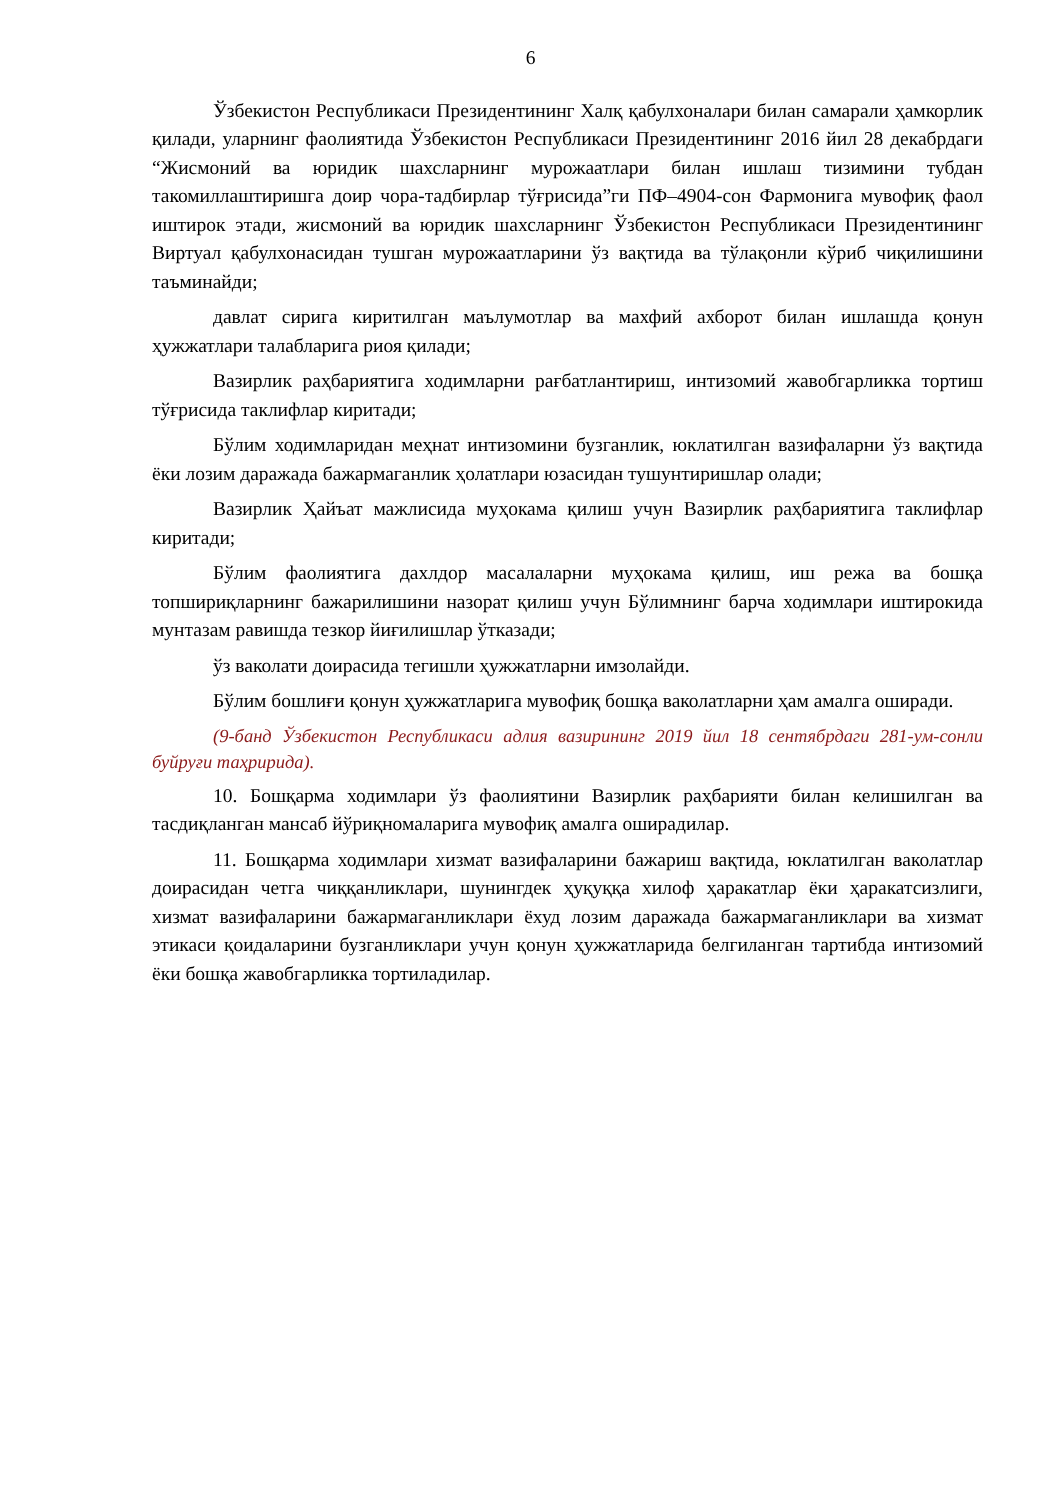6
Ўзбекистон Республикаси Президентининг Халқ қабулхоналари билан самарали ҳамкорлик қилади, уларнинг фаолиятида Ўзбекистон Республикаси Президентининг 2016 йил 28 декабрдаги “Жисмоний ва юридик шахсларнинг мурожаатлари билан ишлаш тизимини тубдан такомиллаштиришга доир чора-тадбирлар тўғрисида”ги ПФ–4904-сон Фармонига мувофиқ фаол иштирок этади, жисмоний ва юридик шахсларнинг Ўзбекистон Республикаси Президентининг Виртуал қабулхонасидан тушган мурожаатларини ўз вақтида ва тўлақонли кўриб чиқилишини таъминайди;
давлат сирига киритилган маълумотлар ва махфий ахборот билан ишлашда қонун ҳужжатлари талабларига риоя қилади;
Вазирлик раҳбариятига ходимларни рағбатлантириш, интизомий жавобгарликка тортиш тўғрисида таклифлар киритади;
Бўлим ходимларидан меҳнат интизомини бузганлик, юклатилган вазифаларни ўз вақтида ёки лозим даражада бажармаганлик ҳолатлари юзасидан тушунтиришлар олади;
Вазирлик Ҳайъат мажлисида муҳокама қилиш учун Вазирлик раҳбариятига таклифлар киритади;
Бўлим фаолиятига дахлдор масалаларни муҳокама қилиш, иш режа ва бошқа топшириқларнинг бажарилишини назорат қилиш учун Бўлимнинг барча ходимлари иштирокида мунтазам равишда тезкор йиғилишлар ўтказади;
ўз ваколати доирасида тегишли ҳужжатларни имзолайди.
Бўлим бошлиғи қонун ҳужжатларига мувофиқ бошқа ваколатларни ҳам амалга оширади.
(9-банд Ўзбекистон Республикаси адлия вазирининг 2019 йил 18 сентябрдаги 281-ум-сонли буйруғи таҳририда).
10. Бошқарма ходимлари ўз фаолиятини Вазирлик раҳбарияти билан келишилган ва тасдиқланган мансаб йўриқномаларига мувофиқ амалга оширадилар.
11. Бошқарма ходимлари хизмат вазифаларини бажариш вақтида, юклатилган ваколатлар доирасидан четга чиққанликлари, шунингдек ҳуқуққа хилоф ҳаракатлар ёки ҳаракатсизлиги, хизмат вазифаларини бажармаганликлари ёхуд лозим даражада бажармаганликлари ва хизмат этикаси қоидаларини бузганликлари учун қонун ҳужжатларида белгиланган тартибда интизомий ёки бошқа жавобгарликка тортиладилар.